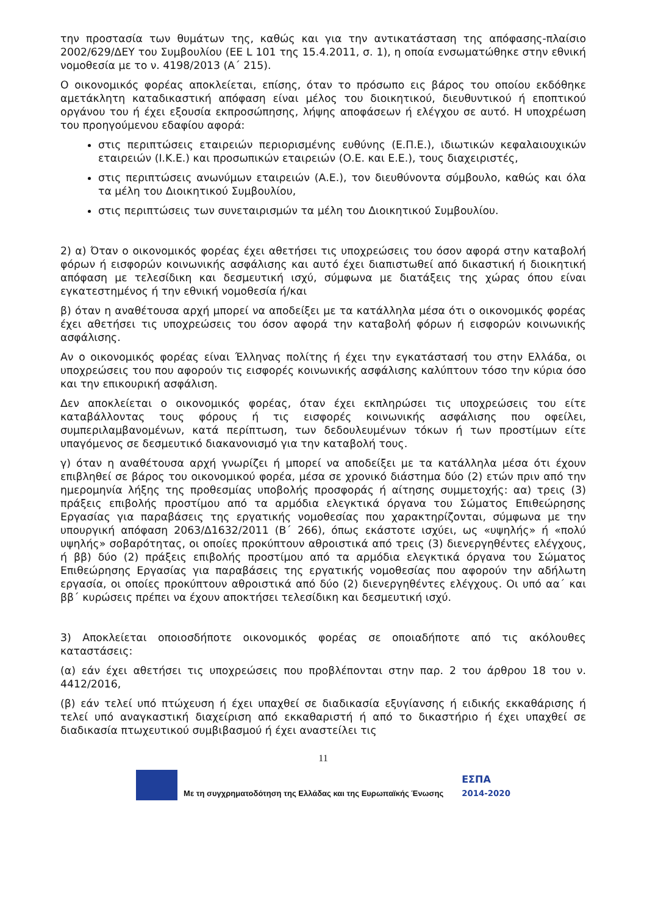την προστασία των θυμάτων της, καθώς και για την αντικατάσταση της απόφασης-πλαίσιο 2002/629/ΔΕΥ του Συμβουλίου (ΕΕ L 101 της 15.4.2011, σ. 1), η οποία ενσωματώθηκε στην εθνική νομοθεσία με το ν. 4198/2013 (Α΄ 215).
Ο οικονομικός φορέας αποκλείεται, επίσης, όταν το πρόσωπο εις βάρος του οποίου εκδόθηκε αμετάκλητη καταδικαστική απόφαση είναι μέλος του διοικητικού, διευθυντικού ή εποπτικού οργάνου του ή έχει εξουσία εκπροσώπησης, λήψης αποφάσεων ή ελέγχου σε αυτό. Η υποχρέωση του προηγούμενου εδαφίου αφορά:
στις περιπτώσεις εταιρειών περιορισμένης ευθύνης (Ε.Π.Ε.), ιδιωτικών κεφαλαιουχικών εταιρειών (Ι.Κ.Ε.) και προσωπικών εταιρειών (Ο.Ε. και Ε.Ε.), τους διαχειριστές,
στις περιπτώσεις ανωνύμων εταιρειών (Α.Ε.), τον διευθύνοντα σύμβουλο, καθώς και όλα τα μέλη του Διοικητικού Συμβουλίου,
στις περιπτώσεις των συνεταιρισμών τα μέλη του Διοικητικού Συμβουλίου.
2) α) Όταν ο οικονομικός φορέας έχει αθετήσει τις υποχρεώσεις του όσον αφορά στην καταβολή φόρων ή εισφορών κοινωνικής ασφάλισης και αυτό έχει διαπιστωθεί από δικαστική ή διοικητική απόφαση με τελεσίδικη και δεσμευτική ισχύ, σύμφωνα με διατάξεις της χώρας όπου είναι εγκατεστημένος ή την εθνική νομοθεσία ή/και
β) όταν η αναθέτουσα αρχή μπορεί να αποδείξει με τα κατάλληλα μέσα ότι ο οικονομικός φορέας έχει αθετήσει τις υποχρεώσεις του όσον αφορά την καταβολή φόρων ή εισφορών κοινωνικής ασφάλισης.
Αν ο οικονομικός φορέας είναι Έλληνας πολίτης ή έχει την εγκατάστασή του στην Ελλάδα, οι υποχρεώσεις του που αφορούν τις εισφορές κοινωνικής ασφάλισης καλύπτουν τόσο την κύρια όσο και την επικουρική ασφάλιση.
Δεν αποκλείεται ο οικονομικός φορέας, όταν έχει εκπληρώσει τις υποχρεώσεις του είτε καταβάλλοντας τους φόρους ή τις εισφορές κοινωνικής ασφάλισης που οφείλει, συμπεριλαμβανομένων, κατά περίπτωση, των δεδουλευμένων τόκων ή των προστίμων είτε υπαγόμενος σε δεσμευτικό διακανονισμό για την καταβολή τους.
γ) όταν η αναθέτουσα αρχή γνωρίζει ή μπορεί να αποδείξει με τα κατάλληλα μέσα ότι έχουν επιβληθεί σε βάρος του οικονομικού φορέα, μέσα σε χρονικό διάστημα δύο (2) ετών πριν από την ημερομηνία λήξης της προθεσμίας υποβολής προσφοράς ή αίτησης συμμετοχής: αα) τρεις (3) πράξεις επιβολής προστίμου από τα αρμόδια ελεγκτικά όργανα του Σώματος Επιθεώρησης Εργασίας για παραβάσεις της εργατικής νομοθεσίας που χαρακτηρίζονται, σύμφωνα με την υπουργική απόφαση 2063/Δ1632/2011 (Β΄ 266), όπως εκάστοτε ισχύει, ως «υψηλής» ή «πολύ υψηλής» σοβαρότητας, οι οποίες προκύπτουν αθροιστικά από τρεις (3) διενεργηθέντες ελέγχους, ή ββ) δύο (2) πράξεις επιβολής προστίμου από τα αρμόδια ελεγκτικά όργανα του Σώματος Επιθεώρησης Εργασίας για παραβάσεις της εργατικής νομοθεσίας που αφορούν την αδήλωτη εργασία, οι οποίες προκύπτουν αθροιστικά από δύο (2) διενεργηθέντες ελέγχους. Οι υπό αα΄ και ββ΄ κυρώσεις πρέπει να έχουν αποκτήσει τελεσίδικη και δεσμευτική ισχύ.
3) Αποκλείεται οποιοσδήποτε οικονομικός φορέας σε οποιαδήποτε από τις ακόλουθες καταστάσεις:
(α) εάν έχει αθετήσει τις υποχρεώσεις που προβλέπονται στην παρ. 2 του άρθρου 18 του ν. 4412/2016,
(β) εάν τελεί υπό πτώχευση ή έχει υπαχθεί σε διαδικασία εξυγίανσης ή ειδικής εκκαθάρισης ή τελεί υπό αναγκαστική διαχείριση από εκκαθαριστή ή από το δικαστήριο ή έχει υπαχθεί σε διαδικασία πτωχευτικού συμβιβασμού ή έχει αναστείλει τις
11
Με τη συγχρηματοδότηση της Ελλάδας και της Ευρωπαϊκής Ένωσης ΕΣΠΑ
2014-2020